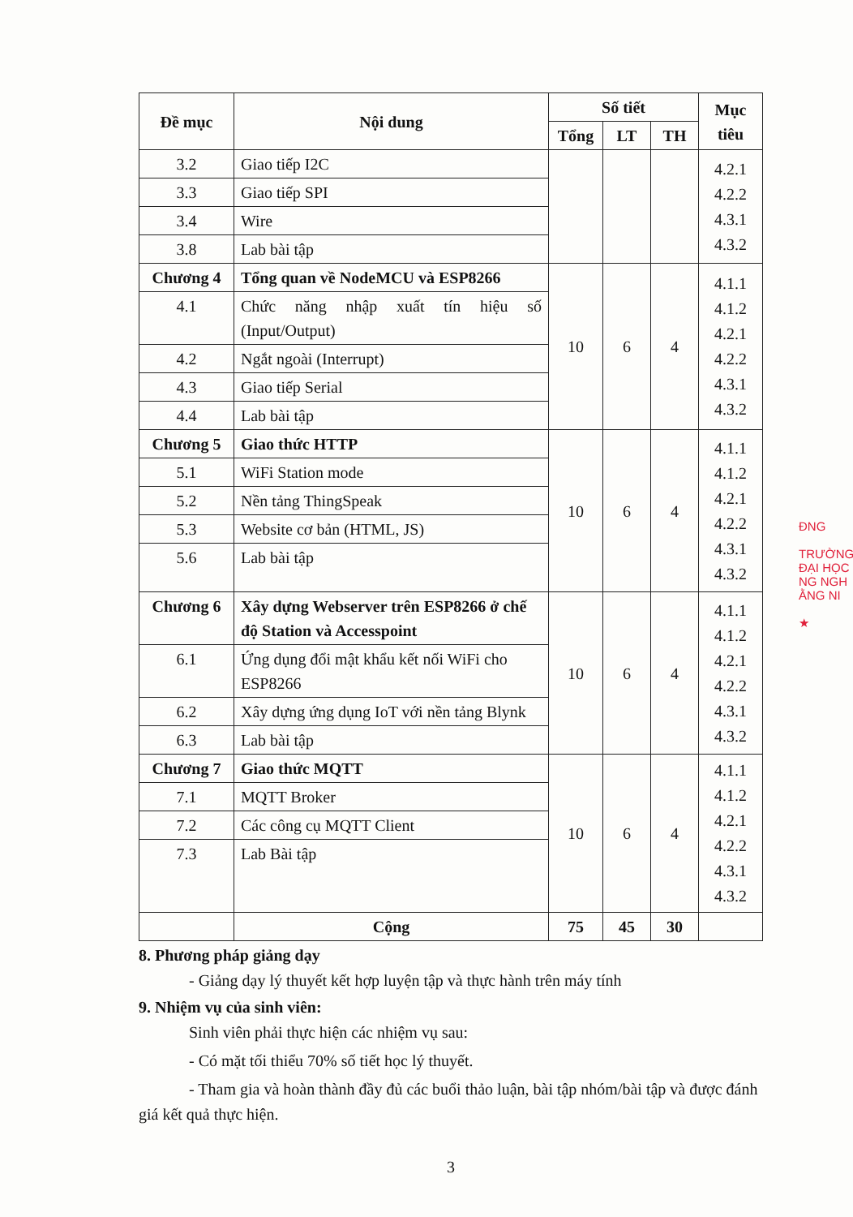ĐNG
TRƯỜNG
ĐẠI HỌC
NG NGH
ẰNG NI
★
| Đề mục | Nội dung | Số tiết | | | Mục tiêu |
| --- | --- | --- | --- | --- | --- |
| | | Tổng | LT | TH | |
| 3.2 | Giao tiếp I2C | | | | 4.2.1 4.2.2 4.3.1 4.3.2 |
| 3.3 | Giao tiếp SPI | | | | |
| 3.4 | Wire | | | | |
| 3.8 | Lab bài tập | | | | |
| Chương 4 | Tổng quan về NodeMCU và ESP8266 | 10 | 6 | 4 | 4.1.1 4.1.2 4.2.1 4.2.2 4.3.1 4.3.2 |
| 4.1 | Chức năng nhập xuất tín hiệu số (Input/Output) | | | | |
| 4.2 | Ngắt ngoài (Interrupt) | | | | |
| 4.3 | Giao tiếp Serial | | | | |
| 4.4 | Lab bài tập | | | | |
| Chương 5 | Giao thức HTTP | 10 | 6 | 4 | 4.1.1 4.1.2 4.2.1 4.2.2 4.3.1 4.3.2 |
| 5.1 | WiFi Station mode | | | | |
| 5.2 | Nền tảng ThingSpeak | | | | |
| 5.3 | Website cơ bản (HTML, JS) | | | | |
| 5.6 | Lab bài tập | | | | |
| Chương 6 | Xây dựng Webserver trên ESP8266 ở chế độ Station và Accesspoint | 10 | 6 | 4 | 4.1.1 4.1.2 4.2.1 4.2.2 4.3.1 4.3.2 |
| 6.1 | Ứng dụng đổi mật khẩu kết nối WiFi cho ESP8266 | | | | |
| 6.2 | Xây dựng ứng dụng IoT với nền tảng Blynk | | | | |
| 6.3 | Lab bài tập | | | | |
| Chương 7 | Giao thức MQTT | 10 | 6 | 4 | 4.1.1 4.1.2 4.2.1 4.2.2 4.3.1 4.3.2 |
| 7.1 | MQTT Broker | | | | |
| 7.2 | Các công cụ MQTT Client | | | | |
| 7.3 | Lab Bài tập | | | | |
| | Cộng | 75 | 45 | 30 | |
8. Phương pháp giảng dạy
- Giảng dạy lý thuyết kết hợp luyện tập và thực hành trên máy tính
9. Nhiệm vụ của sinh viên:
Sinh viên phải thực hiện các nhiệm vụ sau:
- Có mặt tối thiểu 70% số tiết học lý thuyết.
- Tham gia và hoàn thành đầy đủ các buổi thảo luận, bài tập nhóm/bài tập và được đánh giá kết quả thực hiện.
3